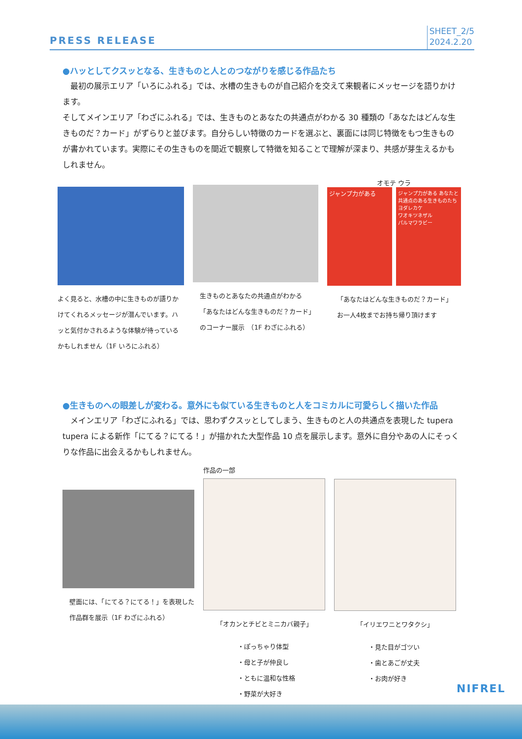PRESS RELEASE
SHEET_2/5
2024.2.20
●ハッとしてクスッとなる、生きものと人とのつながりを感じる作品たち
　最初の展示エリア「いろにふれる」では、水槽の生きものが自己紹介を交えて来観者にメッセージを語りかけます。
そしてメインエリア「わざにふれる」では、生きものとあなたの共通点がわかる 30 種類の「あなたはどんな生きものだ？カード」がずらりと並びます。自分らしい特徴のカードを選ぶと、裏面には同じ特徴をもつ生きものが書かれています。実際にその生きものを間近で観察して特徴を知ることで理解が深まり、共感が芽生えるかもしれません。
よく見ると、水槽の中に生きものが語りかけてくれるメッセージが潜んでいます。ハッと気付かされるような体験が待っているかもしれません（1F いろにふれる）
生きものとあなたの共通点がわかる
「あなたはどんな生きものだ？カード」
のコーナー展示　（1F わざにふれる）
オモテ ウラ
ジャンプ力がある
ジャンプ力がある あなたと共通点のある生きものたち
ヨダレカケ
ワオキツネザル
パルマワラビー
「あなたはどんな生きものだ？カード」
お一人4枚までお持ち帰り頂けます
●生きものへの眼差しが変わる。意外にも似ている生きものと人をコミカルに可愛らしく描いた作品
　メインエリア「わざにふれる」では、思わずクスッとしてしまう、生きものと人の共通点を表現した tupera tupera による新作「にてる？にてる！」が描かれた大型作品 10 点を展示します。意外に自分やあの人にそっくりな作品に出会えるかもしれません。
壁面には、「にてる？にてる！」を表現した作品群を展示（1F わざにふれる）
作品の一部
「オカンとチビとミニカバ親子」
・ぽっちゃり体型
・母と子が仲良し
・ともに温和な性格
・野菜が大好き
「イリエワニとワタクシ」
・見た目がゴツい
・歯とあごが丈夫
・お肉が好き
NIFREL